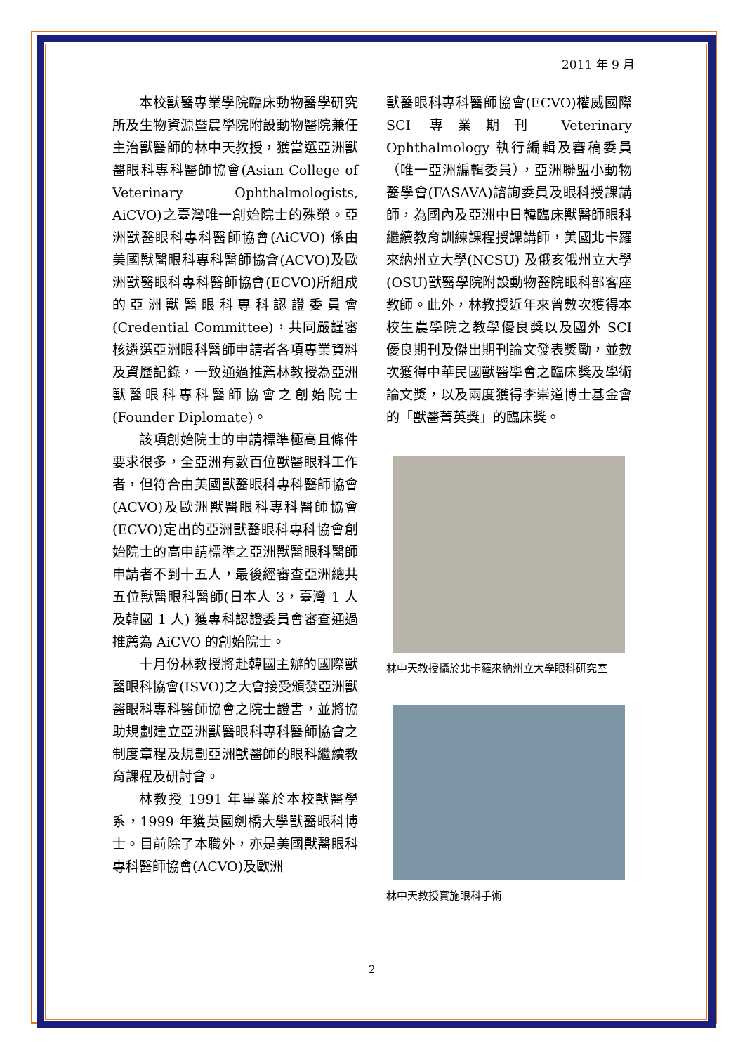2011 年 9 月
本校獸醫專業學院臨床動物醫學研究所及生物資源暨農學院附設動物醫院兼任主治獸醫師的林中天教授，獲當選亞洲獸醫眼科專科醫師協會(Asian College of Veterinary Ophthalmologists, AiCVO)之臺灣唯一創始院士的殊榮。亞洲獸醫眼科專科醫師協會(AiCVO) 係由美國獸醫眼科專科醫師協會(ACVO)及歐洲獸醫眼科專科醫師協會(ECVO)所組成的亞洲獸醫眼科專科認證委員會(Credential Committee)，共同嚴謹審核遴選亞洲眼科醫師申請者各項專業資料及資歷記錄，一致通過推薦林教授為亞洲獸醫眼科專科醫師協會之創始院士(Founder Diplomate)。
該項創始院士的申請標準極高且條件要求很多，全亞洲有數百位獸醫眼科工作者，但符合由美國獸醫眼科專科醫師協會(ACVO)及歐洲獸醫眼科專科醫師協會(ECVO)定出的亞洲獸醫眼科專科協會創始院士的高申請標準之亞洲獸醫眼科醫師申請者不到十五人，最後經審查亞洲總共五位獸醫眼科醫師(日本人 3，臺灣 1 人及韓國 1 人) 獲專科認證委員會審查通過推薦為 AiCVO 的創始院士。
十月份林教授將赴韓國主辦的國際獸醫眼科協會(ISVO)之大會接受頒發亞洲獸醫眼科專科醫師協會之院士證書，並將協助規劃建立亞洲獸醫眼科專科醫師協會之制度章程及規劃亞洲獸醫師的眼科繼續教育課程及研討會。
林教授 1991 年畢業於本校獸醫學系，1999 年獲英國劍橋大學獸醫眼科博士。目前除了本職外，亦是美國獸醫眼科專科醫師協會(ACVO)及歐洲
獸醫眼科專科醫師協會(ECVO)權威國際 SCI 專業期刊 Veterinary Ophthalmology 執行編輯及審稿委員（唯一亞洲編輯委員），亞洲聯盟小動物醫學會(FASAVA)諮詢委員及眼科授課講師，為國內及亞洲中日韓臨床獸醫師眼科繼續教育訓練課程授課講師，美國北卡羅來納州立大學(NCSU) 及俄亥俄州立大學(OSU)獸醫學院附設動物醫院眼科部客座教師。此外，林教授近年來曾數次獲得本校生農學院之教學優良獎以及國外 SCI 優良期刊及傑出期刊論文發表獎勵，並數次獲得中華民國獸醫學會之臨床獎及學術論文獎，以及兩度獲得李崇道博士基金會的「獸醫菁英獎」的臨床獎。
林中天教授攝於北卡羅來納州立大學眼科研究室
林中天教授實施眼科手術
2